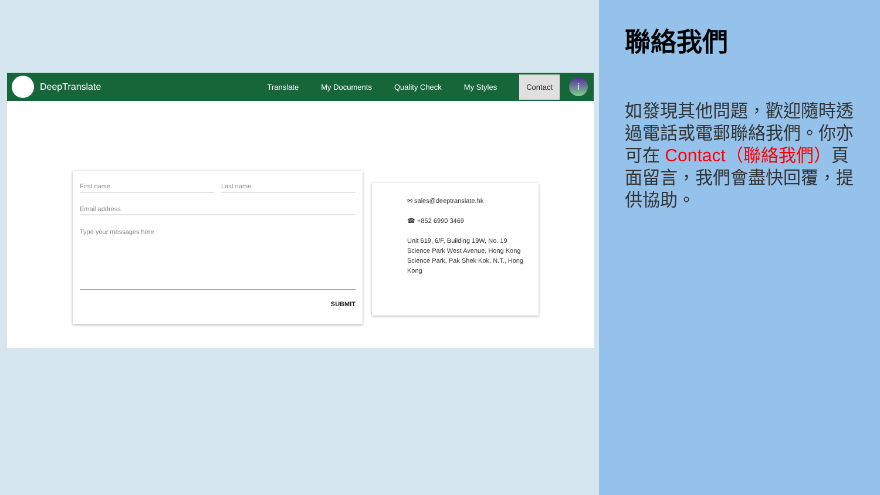DeepTranslate
Translate My Documents Quality Check My Styles Contact
i
First name Last name
Email address
Type your messages here
SUBMIT
✉ sales@deeptranslate.hk
☎ +852 6990 3469
Unit 619, 6/F, Building 19W, No. 19 Science Park West Avenue, Hong Kong Science Park, Pak Shek Kok, N.T., Hong Kong
聯絡我們
如發現其他問題，歡迎隨時透過電話或電郵聯絡我們。你亦可在 Contact（聯絡我們）頁面留言，我們會盡快回覆，提供協助。